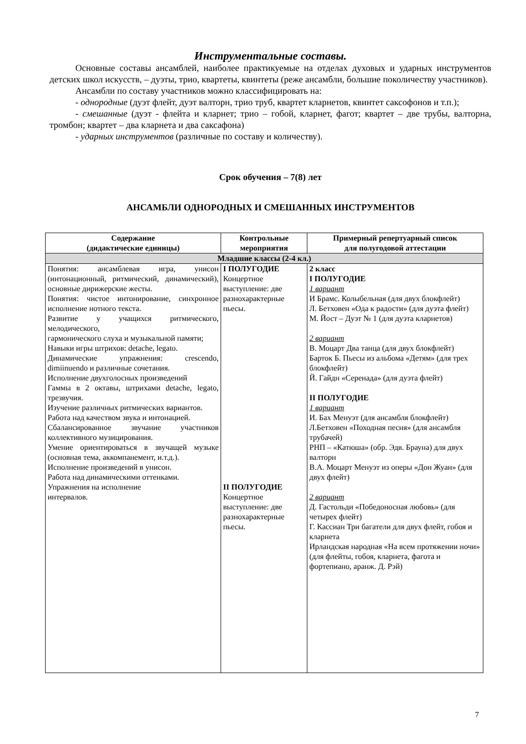Инструментальные составы.
Основные составы ансамблей, наиболее практикуемые на отделах духовых и ударных инструментов детских школ искусств, – дуэты, трио, квартеты, квинтеты (реже ансамбли, большие поколичеству участников).
Ансамбли по составу участников можно классифицировать на:
- однородные (дуэт флейт, дуэт валторн, трио труб, квартет кларнетов, квинтет саксофонов и т.п.);
- смешанные (дуэт - флейта и кларнет; трио – гобой, кларнет, фагот; квартет – две трубы, валторна, тромбон; квартет – два кларнета и два саксафона)
- ударных инструментов (различные по составу и количеству).
Срок обучения – 7(8) лет
АНСАМБЛИ ОДНОРОДНЫХ И СМЕШАННЫХ ИНСТРУМЕНТОВ
| Содержание (дидактические единицы) | Контрольные мероприятия | Примерный репертуарный список для полугодовой аттестации |
| --- | --- | --- |
| Младшие классы (2-4 кл.) | | |
| Понятия: ансамблевая игра, унисон (интонационный, ритмический, динамический), основные дирижерские жесты. Понятия: чистое интонирование, синхронное исполнение нотного текста. Развитие у учащихся ритмического, мелодического, гармонического слуха и музыкальной памяти; Навыки игры штрихов: detache, legato. Динамические упражнения: crescendo, dimiinuendo и различные сочетания. Исполнение двухголосных произведений Гаммы в 2 октавы, штрихами detache, legato, трезвучия. Изучение различных ритмических вариантов. Работа над качеством звука и интонацией. Сбалансированное звучание участников коллективного музицирования. Умение ориентироваться в звучащей музыке (основная тема, аккомпанемент, и.т.д.). Исполнение произведений в унисон. Работа над динамическими оттенками. Упражнения на исполнение интервалов. | I ПОЛУГОДИЕ Концертное выступление: две разнохарактерные пьесы. II ПОЛУГОДИЕ Концертное выступление: две разнохарактерные пьесы. | 2 класс I ПОЛУГОДИЕ 1 вариант И Брамс. Колыбельная (для двух блокфлейт) Л. Бетховен «Ода к радости» (для дуэта флейт) М. Йост – Дуэт № 1 (для дуэта кларнетов) 2 вариант В. Моцарт Два танца (для двух блокфлейт) Барток Б. Пьесы из альбома «Детям» (для трех блокфлейт) Й. Гайдн «Серенада» (для дуэта флейт) II ПОЛУГОДИЕ 1 вариант И. Бах Менуэт (для ансамбля блокфлейт) Л.Бетховен «Походная песня» (для ансамбля трубачей) РНП – «Катюша» (обр. Эдв. Брауна) для двух валторн В.А. Моцарт Менуэт из оперы «Дон Жуан» (для двух флейт) 2 вариант Д. Гастольди «Победоносная любовь» (для четырех флейт) Г. Кассиан Три багатели для двух флейт, гобоя и кларнета Ирландская народная «На всем протяжении ночи» (для флейты, гобоя, кларнета, фагота и фортепиано, аранж. Д. Рэй) |
7